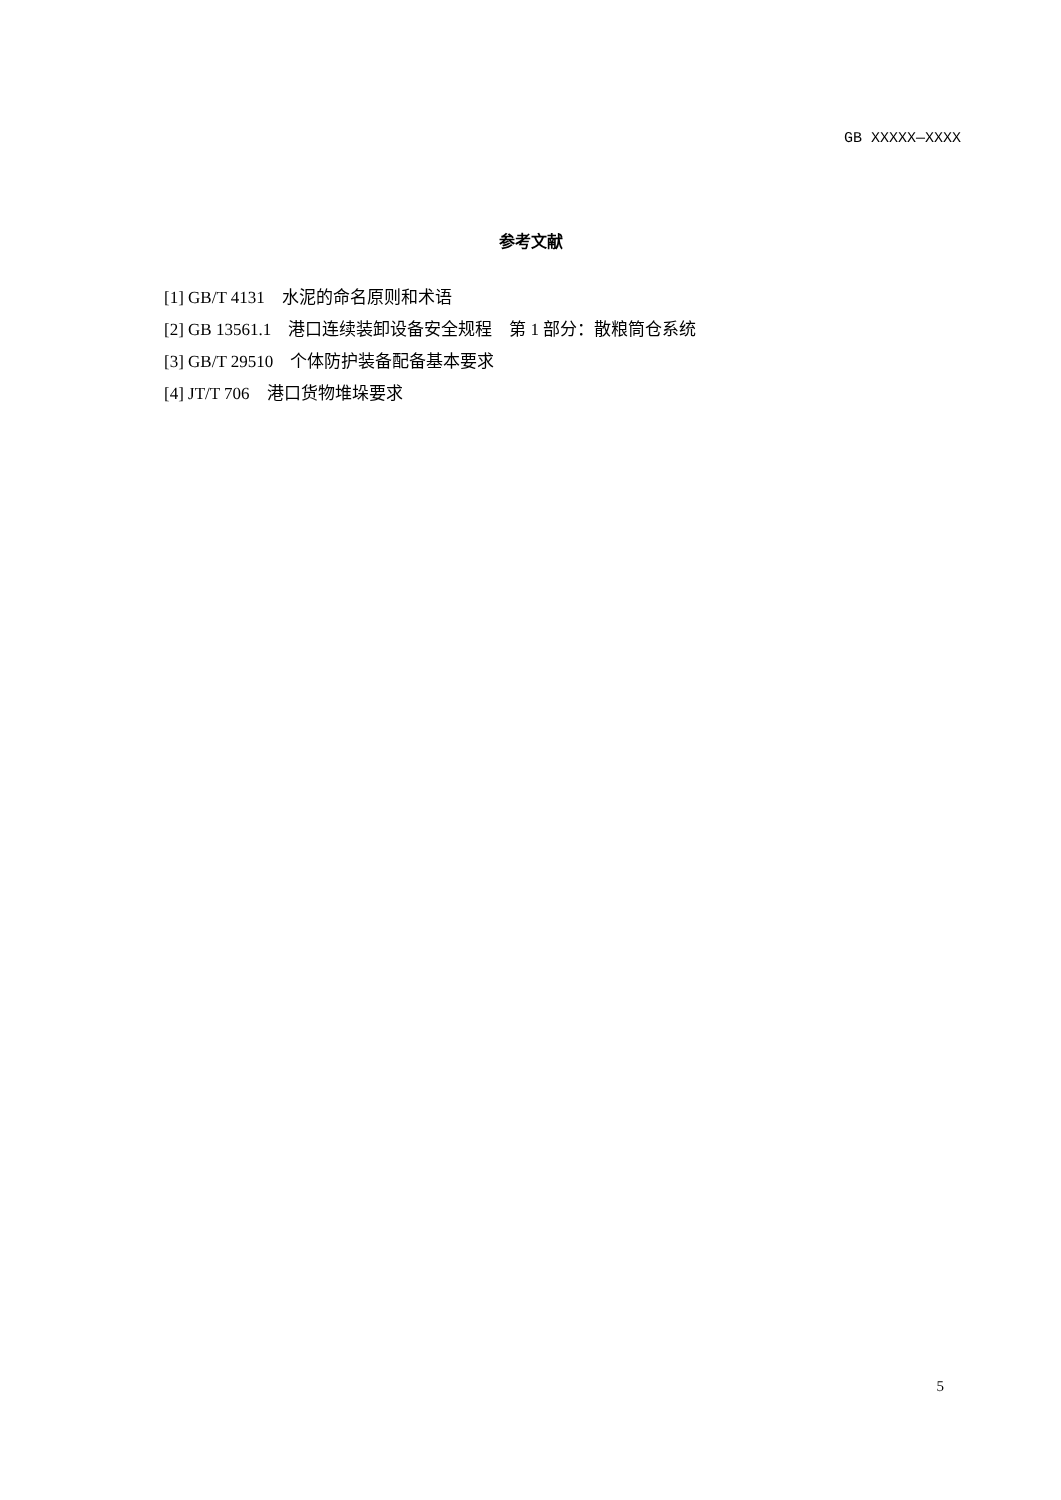GB XXXXX—XXXX
参考文献
[1] GB/T 4131　水泥的命名原则和术语
[2] GB 13561.1　港口连续装卸设备安全规程　第 1 部分：散粮筒仓系统
[3] GB/T 29510　个体防护装备配备基本要求
[4] JT/T 706　港口货物堆垛要求
5